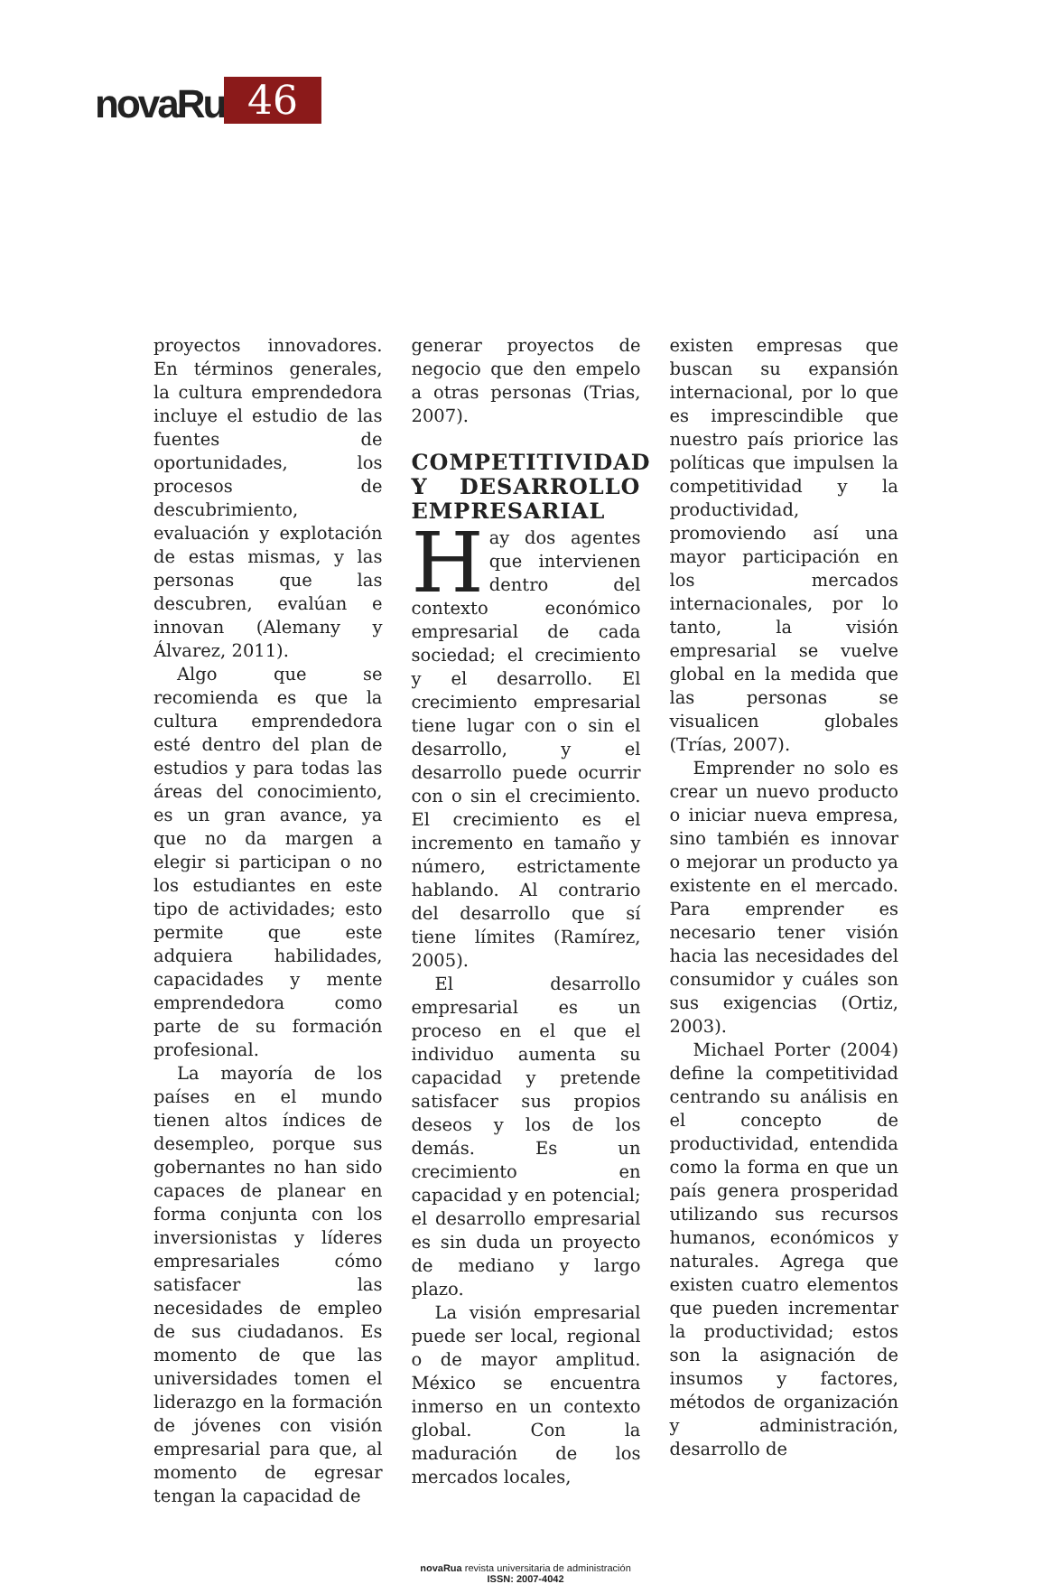novaRua 46
proyectos innovadores. En términos generales, la cultura emprendedora incluye el estudio de las fuentes de oportunidades, los procesos de descubrimiento, evaluación y explotación de estas mismas, y las personas que las descubren, evalúan e innovan (Alemany y Álvarez, 2011).
Algo que se recomienda es que la cultura emprendedora esté dentro del plan de estudios y para todas las áreas del conocimiento, es un gran avance, ya que no da margen a elegir si participan o no los estudiantes en este tipo de actividades; esto permite que este adquiera habilidades, capacidades y mente emprendedora como parte de su formación profesional.
La mayoría de los países en el mundo tienen altos índices de desempleo, porque sus gobernantes no han sido capaces de planear en forma conjunta con los inversionistas y líderes empresariales cómo satisfacer las necesidades de empleo de sus ciudadanos. Es momento de que las universidades tomen el liderazgo en la formación de jóvenes con visión empresarial para que, al momento de egresar tengan la capacidad de
generar proyectos de negocio que den empelo a otras personas (Trias, 2007).
COMPETITIVIDAD Y DESARROLLO EMPRESARIAL
Hay dos agentes que intervienen dentro del contexto económico empresarial de cada sociedad; el crecimiento y el desarrollo. El crecimiento empresarial tiene lugar con o sin el desarrollo, y el desarrollo puede ocurrir con o sin el crecimiento. El crecimiento es el incremento en tamaño y número, estrictamente hablando. Al contrario del desarrollo que sí tiene límites (Ramírez, 2005).
El desarrollo empresarial es un proceso en el que el individuo aumenta su capacidad y pretende satisfacer sus propios deseos y los de los demás. Es un crecimiento en capacidad y en potencial; el desarrollo empresarial es sin duda un proyecto de mediano y largo plazo.
La visión empresarial puede ser local, regional o de mayor amplitud. México se encuentra inmerso en un contexto global. Con la maduración de los mercados locales,
existen empresas que buscan su expansión internacional, por lo que es imprescindible que nuestro país priorice las políticas que impulsen la competitividad y la productividad, promoviendo así una mayor participación en los mercados internacionales, por lo tanto, la visión empresarial se vuelve global en la medida que las personas se visualicen globales (Trías, 2007).
Emprender no solo es crear un nuevo producto o iniciar nueva empresa, sino también es innovar o mejorar un producto ya existente en el mercado. Para emprender es necesario tener visión hacia las necesidades del consumidor y cuáles son sus exigencias (Ortiz, 2003).
Michael Porter (2004) define la competitividad centrando su análisis en el concepto de productividad, entendida como la forma en que un país genera prosperidad utilizando sus recursos humanos, económicos y naturales. Agrega que existen cuatro elementos que pueden incrementar la productividad; estos son la asignación de insumos y factores, métodos de organización y administración, desarrollo de
novaRua revista universitaria de administración
ISSN: 2007-4042